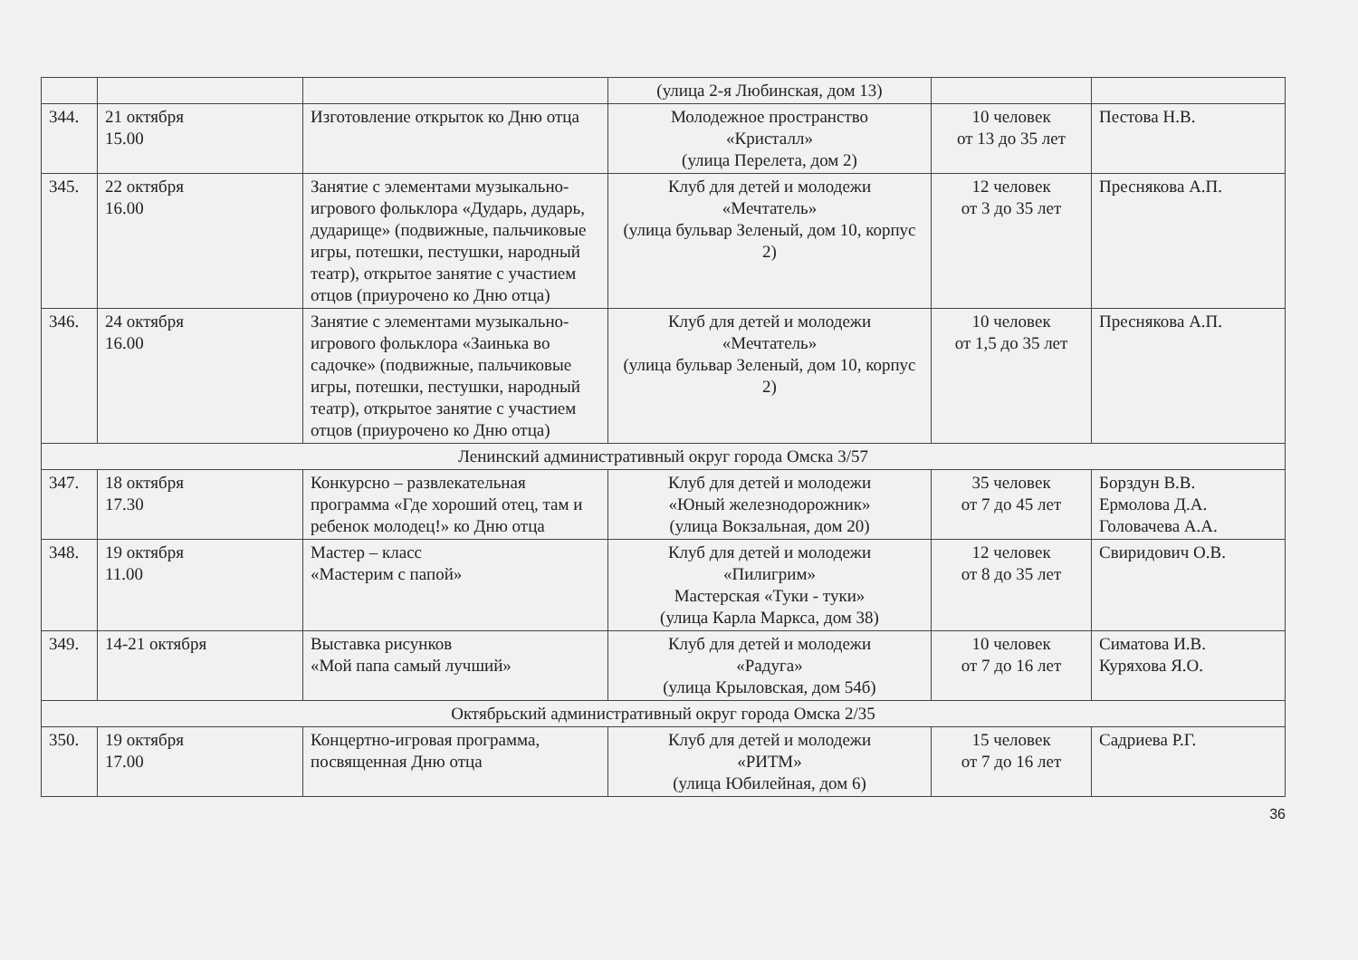| | | | (улица 2-я Любинская, дом 13) | | |
| 344. | 21 октября 15.00 | Изготовление открыток ко Дню отца | Молодежное пространство «Кристалл» (улица Перелета, дом 2) | 10 человек от 13 до 35 лет | Пестова Н.В. |
| 345. | 22 октября 16.00 | Занятие с элементами музыкально-игрового фольклора «Дударь, дударь, дударище» (подвижные, пальчиковые игры, потешки, пестушки, народный театр), открытое занятие с участием отцов (приурочено ко Дню отца) | Клуб для детей и молодежи «Мечтатель» (улица бульвар Зеленый, дом 10, корпус 2) | 12 человек от 3 до 35 лет | Преснякова А.П. |
| 346. | 24 октября 16.00 | Занятие с элементами музыкально-игрового фольклора «Заинька во садочке» (подвижные, пальчиковые игры, потешки, пестушки, народный театр), открытое занятие с участием отцов (приурочено ко Дню отца) | Клуб для детей и молодежи «Мечтатель» (улица бульвар Зеленый, дом 10, корпус 2) | 10 человек от 1,5 до 35 лет | Преснякова А.П. |
| Ленинский административный округ города Омска 3/57 | | | | | |
| 347. | 18 октября 17.30 | Конкурсно – развлекательная программа «Где хороший отец, там и ребенок молодец!» ко Дню отца | Клуб для детей и молодежи «Юный железнодорожник» (улица Вокзальная, дом 20) | 35 человек от 7 до 45 лет | Борздун В.В. Ермолова Д.А. Головачева А.А. |
| 348. | 19 октября 11.00 | Мастер – класс «Мастерим с папой» | Клуб для детей и молодежи «Пилигрим» Мастерская «Туки - туки» (улица Карла Маркса, дом 38) | 12 человек от 8 до 35 лет | Свиридович О.В. |
| 349. | 14-21 октября | Выставка рисунков «Мой папа самый лучший» | Клуб для детей и молодежи «Радуга» (улица Крыловская, дом 54б) | 10 человек от 7 до 16 лет | Симатова И.В. Куряхова Я.О. |
| Октябрьский административный округ города Омска 2/35 | | | | | |
| 350. | 19 октября 17.00 | Концертно-игровая программа, посвященная Дню отца | Клуб для детей и молодежи «РИТМ» (улица Юбилейная, дом 6) | 15 человек от 7 до 16 лет | Садриева Р.Г. |
36